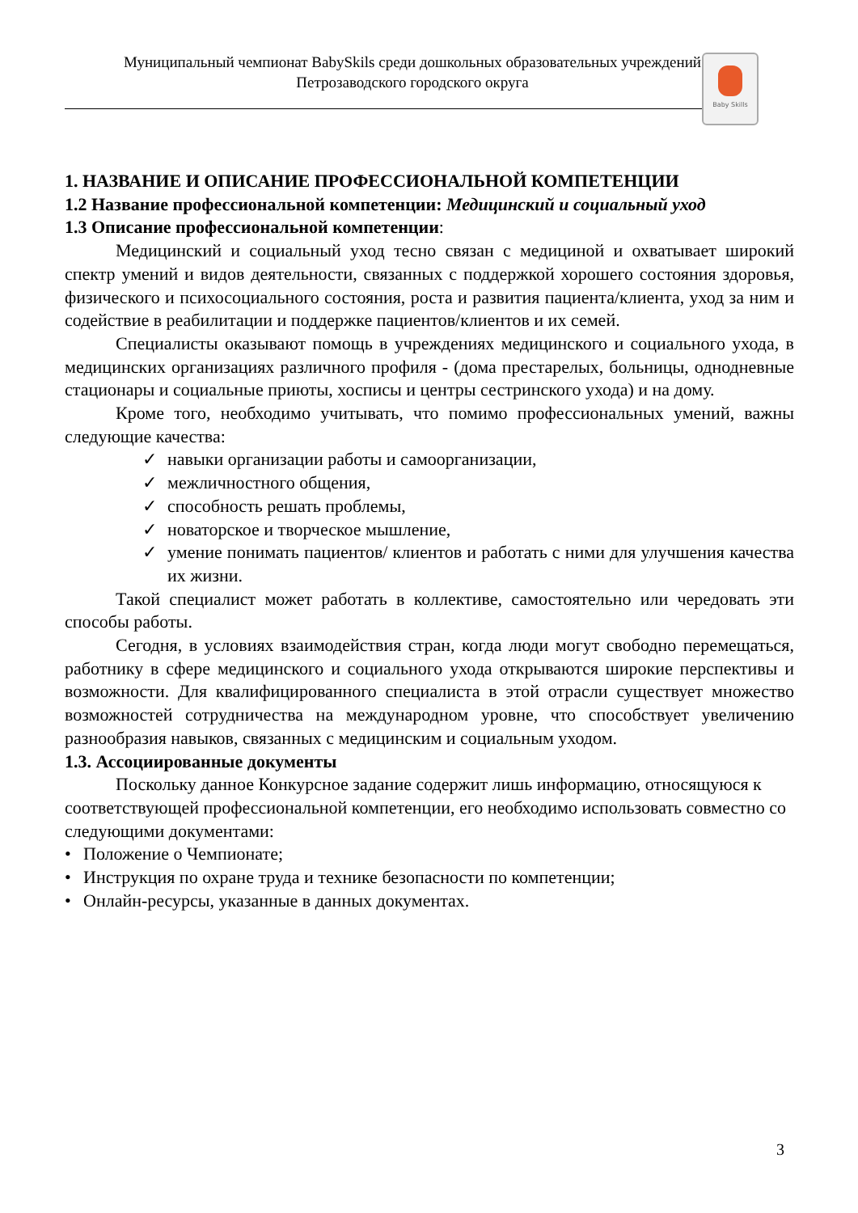Муниципальный чемпионат BabySkils среди дошкольных образовательных учреждений
Петрозаводского городского округа
Baby Skills
1. НАЗВАНИЕ И ОПИСАНИЕ ПРОФЕССИОНАЛЬНОЙ КОМПЕТЕНЦИИ
1.2 Название профессиональной компетенции: Медицинский и социальный уход
1.3 Описание профессиональной компетенции:
Медицинский и социальный уход тесно связан с медициной и охватывает широкий спектр умений и видов деятельности, связанных с поддержкой хорошего состояния здоровья, физического и психосоциального состояния, роста и развития пациента/клиента, уход за ним и содействие в реабилитации и поддержке пациентов/клиентов и их семей.
Специалисты оказывают помощь в учреждениях медицинского и социального ухода, в медицинских организациях различного профиля - (дома престарелых, больницы, однодневные стационары и социальные приюты, хосписы и центры сестринского ухода) и на дому.
Кроме того, необходимо учитывать, что помимо профессиональных умений, важны следующие качества:
✓ навыки организации работы и самоорганизации,
✓ межличностного общения,
✓ способность решать проблемы,
✓ новаторское и творческое мышление,
✓ умение понимать пациентов/ клиентов и работать с ними для улучшения качества их жизни.
Такой специалист может работать в коллективе, самостоятельно или чередовать эти способы работы.
Сегодня, в условиях взаимодействия стран, когда люди могут свободно перемещаться, работнику в сфере медицинского и социального ухода открываются широкие перспективы и возможности. Для квалифицированного специалиста в этой отрасли существует множество возможностей сотрудничества на международном уровне, что способствует увеличению разнообразия навыков, связанных с медицинским и социальным уходом.
1.3. Ассоциированные документы
Поскольку данное Конкурсное задание содержит лишь информацию, относящуюся к соответствующей профессиональной компетенции, его необходимо использовать совместно со следующими документами:
• Положение о Чемпионате;
• Инструкция по охране труда и технике безопасности по компетенции;
• Онлайн-ресурсы, указанные в данных документах.
3